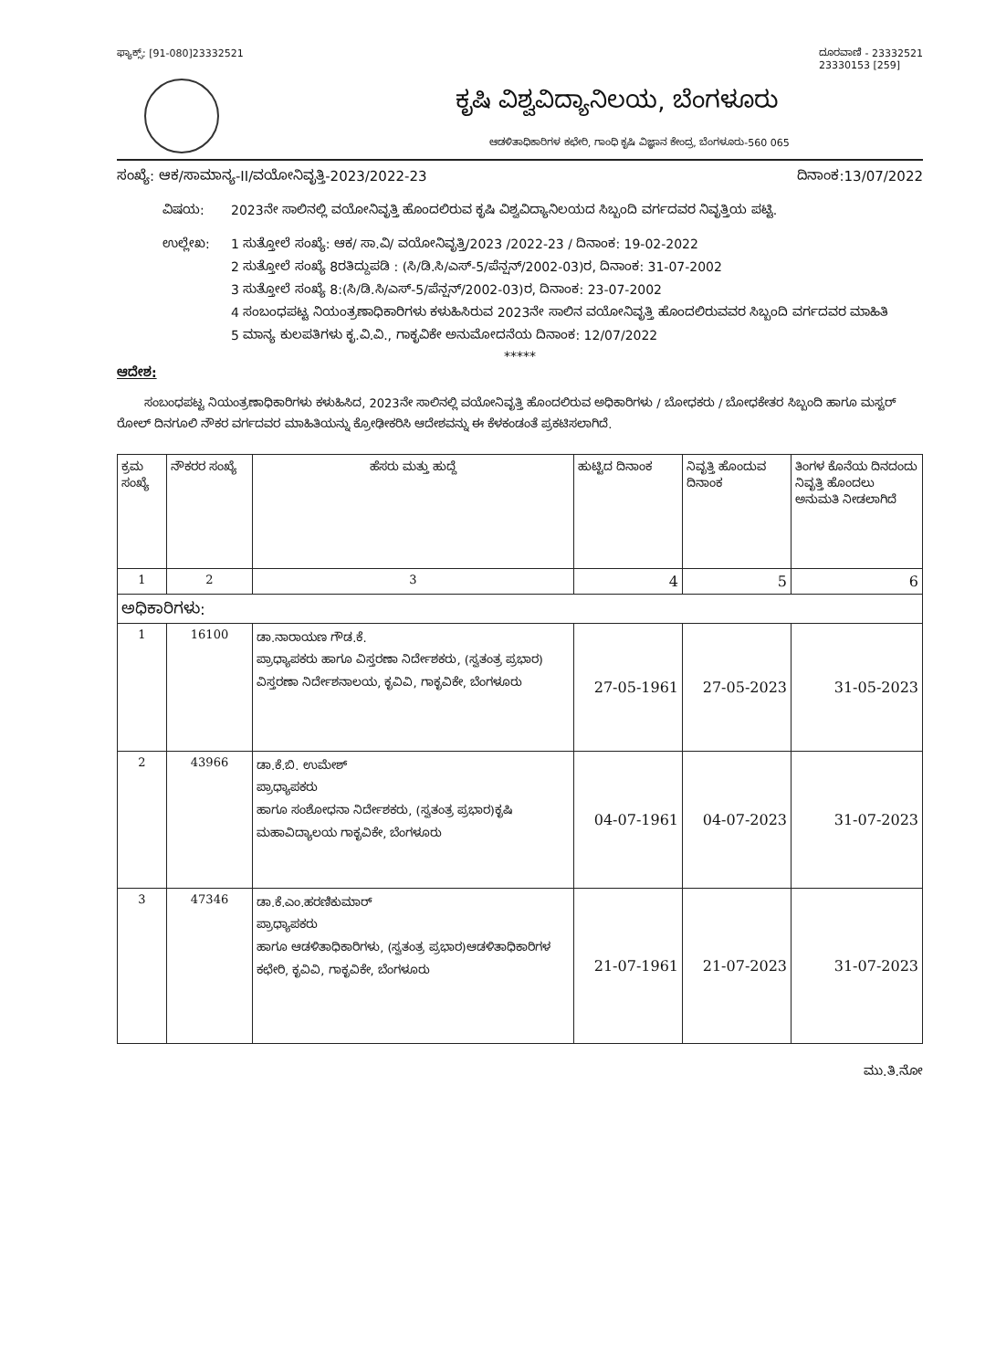ಫ್ಯಾಕ್ಸ್: [91-080]23332521 ದೂರವಾಣಿ - 23332521
23330153 [259]
ಕೃಷಿ ವಿಶ್ವವಿದ್ಯಾನಿಲಯ, ಬೆಂಗಳೂರು
ಆಡಳಿತಾಧಿಕಾರಿಗಳ ಕಛೇರಿ, ಗಾಂಧಿ ಕೃಷಿ ವಿಜ್ಞಾನ ಕೇಂದ್ರ, ಬೆಂಗಳೂರು-560 065
ಸಂಖ್ಯೆ: ಆಕ/ಸಾಮಾನ್ಯ-II/ವಯೋನಿವೃತ್ತಿ-2023/2022-23 ದಿನಾಂಕ:13/07/2022
ವಿಷಯ: 2023ನೇ ಸಾಲಿನಲ್ಲಿ ವಯೋನಿವೃತ್ತಿ ಹೊಂದಲಿರುವ ಕೃಷಿ ವಿಶ್ವವಿದ್ಯಾನಿಲಯದ ಸಿಬ್ಬಂದಿ ವರ್ಗದವರ ನಿವೃತ್ತಿಯ ಪಟ್ಟಿ.
ಉಲ್ಲೇಖ: 1 ಸುತ್ತೋಲೆ ಸಂಖ್ಯೆ: ಆಕ/ ಸಾ.ವಿ/ ವಯೋನಿವೃತ್ತಿ/2023 /2022-23 / ದಿನಾಂಕ: 19-02-2022
2 ಸುತ್ತೋಲೆ ಸಂಖ್ಯೆ 8ರತಿದ್ದುಪಡಿ : (ಸಿ/ಡಿ.ಸಿ/ಎಸ್-5/ಪೆನ್ಷನ್/2002-03)ರ, ದಿನಾಂಕ: 31-07-2002
3 ಸುತ್ತೋಲೆ ಸಂಖ್ಯೆ 8:(ಸಿ/ಡಿ.ಸಿ/ಎಸ್-5/ಪೆನ್ಷನ್/2002-03)ರ, ದಿನಾಂಕ: 23-07-2002
4 ಸಂಬಂಧಪಟ್ಟ ನಿಯಂತ್ರಣಾಧಿಕಾರಿಗಳು ಕಳುಹಿಸಿರುವ 2023ನೇ ಸಾಲಿನ ವಯೋನಿವೃತ್ತಿ ಹೊಂದಲಿರುವವರ ಸಿಬ್ಬಂದಿ ವರ್ಗದವರ ಮಾಹಿತಿ
5 ಮಾನ್ಯ ಕುಲಪತಿಗಳು ಕೃ.ವಿ.ವಿ., ಗಾಕೃವಿಕೇ ಅನುಮೋದನೆಯ ದಿನಾಂಕ: 12/07/2022
*****
ಆದೇಶ:
ಸಂಬಂಧಪಟ್ಟ ನಿಯಂತ್ರಣಾಧಿಕಾರಿಗಳು ಕಳುಹಿಸಿದ, 2023ನೇ ಸಾಲಿನಲ್ಲಿ ವಯೋನಿವೃತ್ತಿ ಹೊಂದಲಿರುವ ಅಧಿಕಾರಿಗಳು / ಬೋಧಕರು / ಬೋಧಕೇತರ ಸಿಬ್ಬಂದಿ ಹಾಗೂ ಮಸ್ಟರ್ ರೋಲ್ ದಿನಗೂಲಿ ನೌಕರ ವರ್ಗದವರ ಮಾಹಿತಿಯನ್ನು ಕ್ರೋಢೀಕರಿಸಿ ಆದೇಶವನ್ನು ಈ ಕೆಳಕಂಡಂತೆ ಪ್ರಕಟಿಸಲಾಗಿದೆ.
| ಕ್ರಮ ಸಂಖ್ಯೆ | ನೌಕರರ ಸಂಖ್ಯೆ | ಹೆಸರು ಮತ್ತು ಹುದ್ದೆ | ಹುಟ್ಟಿದ ದಿನಾಂಕ | ನಿವೃತ್ತಿ ಹೊಂದುವ ದಿನಾಂಕ | ತಿಂಗಳ ಕೊನೆಯ ದಿನದಂದು ನಿವೃತ್ತಿ ಹೊಂದಲು ಅನುಮತಿ ನೀಡಲಾಗಿದೆ |
| --- | --- | --- | --- | --- | --- |
| 1 | 2 | 3 | 4 | 5 | 6 |
| ಅಧಿಕಾರಿಗಳು: | | | | | |
| 1 | 16100 | ಡಾ.ನಾರಾಯಣ ಗೌಡ.ಕೆ. ಪ್ರಾಧ್ಯಾಪಕರು ಹಾಗೂ ವಿಸ್ತರಣಾ ನಿರ್ದೇಶಕರು, (ಸ್ವತಂತ್ರ ಪ್ರಭಾರ) ವಿಸ್ತರಣಾ ನಿರ್ದೇಶನಾಲಯ, ಕೃವಿವಿ, ಗಾಕೃವಿಕೇ, ಬೆಂಗಳೂರು | 27-05-1961 | 27-05-2023 | 31-05-2023 |
| 2 | 43966 | ಡಾ.ಕೆ.ಬಿ. ಉಮೇಶ್ ಪ್ರಾಧ್ಯಾಪಕರು ಹಾಗೂ ಸಂಶೋಧನಾ ನಿರ್ದೇಶಕರು, (ಸ್ವತಂತ್ರ ಪ್ರಭಾರ)ಕೃಷಿ ಮಹಾವಿದ್ಯಾಲಯ ಗಾಕೃವಿಕೇ, ಬೆಂಗಳೂರು | 04-07-1961 | 04-07-2023 | 31-07-2023 |
| 3 | 47346 | ಡಾ.ಕೆ.ಎಂ.ಹರಣಿಕುಮಾರ್ ಪ್ರಾಧ್ಯಾಪಕರು ಹಾಗೂ ಆಡಳಿತಾಧಿಕಾರಿಗಳು, (ಸ್ವತಂತ್ರ ಪ್ರಭಾರ)ಆಡಳಿತಾಧಿಕಾರಿಗಳ ಕಛೇರಿ, ಕೃವಿವಿ, ಗಾಕೃವಿಕೇ, ಬೆಂಗಳೂರು | 21-07-1961 | 21-07-2023 | 31-07-2023 |
ಮು.ತಿ.ನೋ